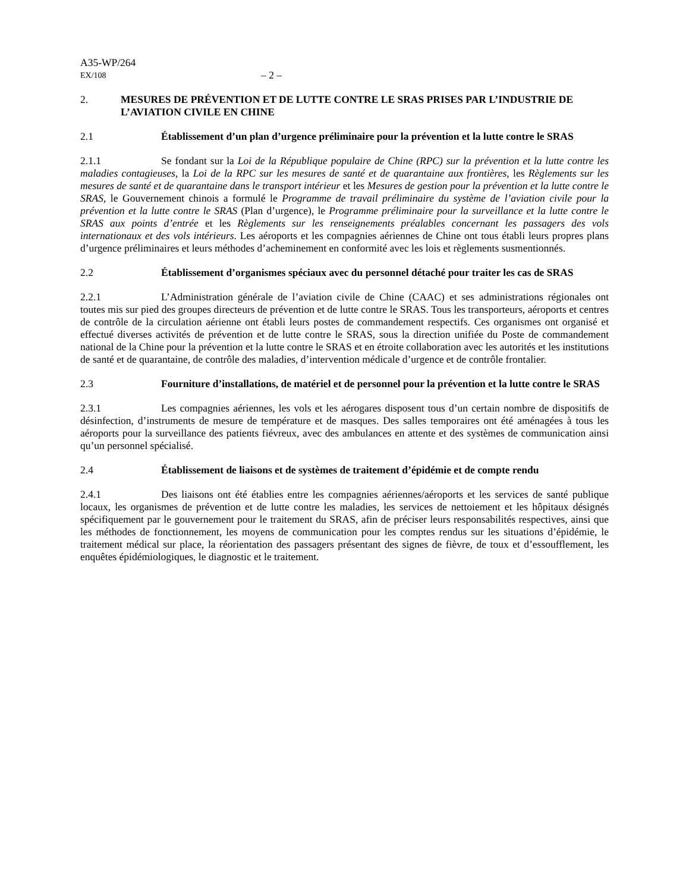A35-WP/264
EX/108 – 2 –
2. MESURES DE PRÉVENTION ET DE LUTTE CONTRE LE SRAS PRISES PAR L’INDUSTRIE DE L’AVIATION CIVILE EN CHINE
2.1 Établissement d’un plan d’urgence préliminaire pour la prévention et la lutte contre le SRAS
2.1.1 Se fondant sur la Loi de la République populaire de Chine (RPC) sur la prévention et la lutte contre les maladies contagieuses, la Loi de la RPC sur les mesures de santé et de quarantaine aux frontières, les Règlements sur les mesures de santé et de quarantaine dans le transport intérieur et les Mesures de gestion pour la prévention et la lutte contre le SRAS, le Gouvernement chinois a formulé le Programme de travail préliminaire du système de l’aviation civile pour la prévention et la lutte contre le SRAS (Plan d’urgence), le Programme préliminaire pour la surveillance et la lutte contre le SRAS aux points d’entrée et les Règlements sur les renseignements préalables concernant les passagers des vols internationaux et des vols intérieurs. Les aéroports et les compagnies aériennes de Chine ont tous établi leurs propres plans d’urgence préliminaires et leurs méthodes d’acheminement en conformité avec les lois et règlements susmentionnés.
2.2 Établissement d’organismes spéciaux avec du personnel détaché pour traiter les cas de SRAS
2.2.1 L’Administration générale de l’aviation civile de Chine (CAAC) et ses administrations régionales ont toutes mis sur pied des groupes directeurs de prévention et de lutte contre le SRAS. Tous les transporteurs, aéroports et centres de contrôle de la circulation aérienne ont établi leurs postes de commandement respectifs. Ces organismes ont organisé et effectué diverses activités de prévention et de lutte contre le SRAS, sous la direction unifiée du Poste de commandement national de la Chine pour la prévention et la lutte contre le SRAS et en étroite collaboration avec les autorités et les institutions de santé et de quarantaine, de contrôle des maladies, d’intervention médicale d’urgence et de contrôle frontalier.
2.3 Fourniture d’installations, de matériel et de personnel pour la prévention et la lutte contre le SRAS
2.3.1 Les compagnies aériennes, les vols et les aérogares disposent tous d’un certain nombre de dispositifs de désinfection, d’instruments de mesure de température et de masques. Des salles temporaires ont été aménagées à tous les aéroports pour la surveillance des patients fiévreux, avec des ambulances en attente et des systèmes de communication ainsi qu’un personnel spécialisé.
2.4 Établissement de liaisons et de systèmes de traitement d’épidémie et de compte rendu
2.4.1 Des liaisons ont été établies entre les compagnies aériennes/aéroports et les services de santé publique locaux, les organismes de prévention et de lutte contre les maladies, les services de nettoiement et les hôpitaux désignés spécifiquement par le gouvernement pour le traitement du SRAS, afin de préciser leurs responsabilités respectives, ainsi que les méthodes de fonctionnement, les moyens de communication pour les comptes rendus sur les situations d’épidémie, le traitement médical sur place, la réorientation des passagers présentant des signes de fièvre, de toux et d’essoufflement, les enquêtes épidémiologiques, le diagnostic et le traitement.